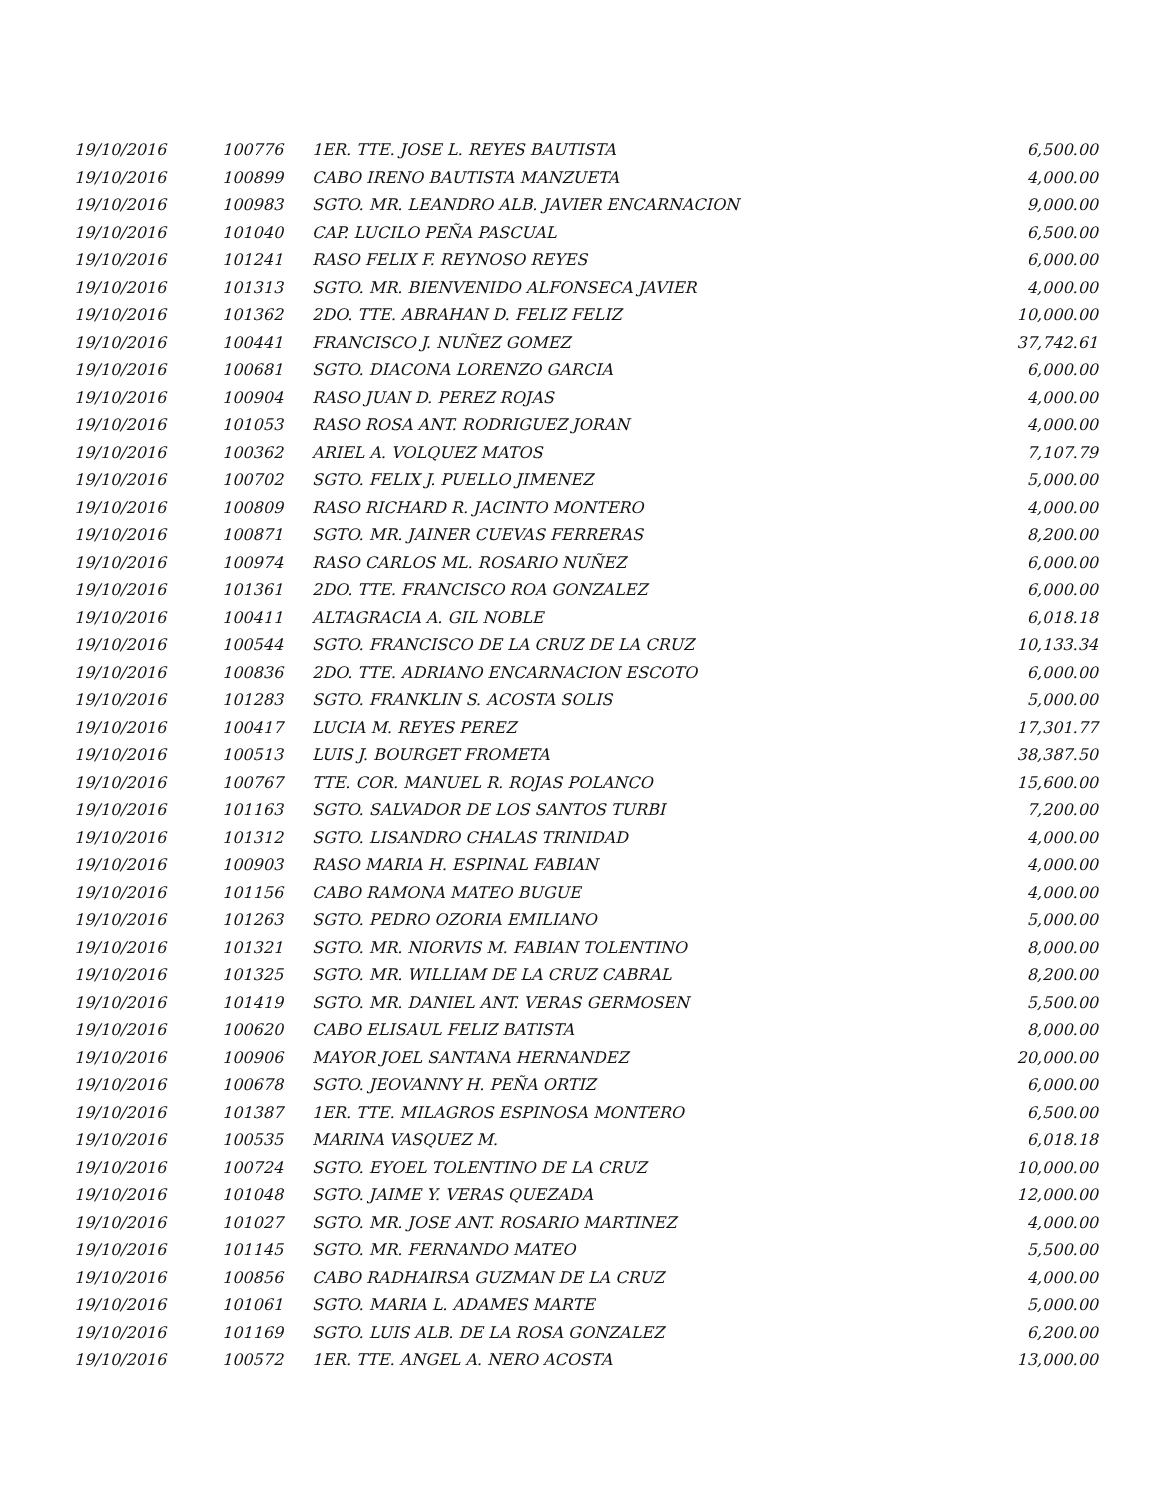| 19/10/2016 | 100776 | 1ER. TTE. JOSE L. REYES BAUTISTA | 6,500.00 |
| 19/10/2016 | 100899 | CABO IRENO BAUTISTA MANZUETA | 4,000.00 |
| 19/10/2016 | 100983 | SGTO. MR. LEANDRO ALB. JAVIER ENCARNACION | 9,000.00 |
| 19/10/2016 | 101040 | CAP. LUCILO PEÑA PASCUAL | 6,500.00 |
| 19/10/2016 | 101241 | RASO FELIX F. REYNOSO REYES | 6,000.00 |
| 19/10/2016 | 101313 | SGTO. MR. BIENVENIDO ALFONSECA JAVIER | 4,000.00 |
| 19/10/2016 | 101362 | 2DO. TTE. ABRAHAN D. FELIZ FELIZ | 10,000.00 |
| 19/10/2016 | 100441 | FRANCISCO J. NUÑEZ GOMEZ | 37,742.61 |
| 19/10/2016 | 100681 | SGTO. DIACONA LORENZO GARCIA | 6,000.00 |
| 19/10/2016 | 100904 | RASO JUAN D. PEREZ ROJAS | 4,000.00 |
| 19/10/2016 | 101053 | RASO ROSA ANT. RODRIGUEZ JORAN | 4,000.00 |
| 19/10/2016 | 100362 | ARIEL A. VOLQUEZ MATOS | 7,107.79 |
| 19/10/2016 | 100702 | SGTO. FELIX J. PUELLO JIMENEZ | 5,000.00 |
| 19/10/2016 | 100809 | RASO RICHARD R. JACINTO MONTERO | 4,000.00 |
| 19/10/2016 | 100871 | SGTO. MR. JAINER CUEVAS FERRERAS | 8,200.00 |
| 19/10/2016 | 100974 | RASO CARLOS ML. ROSARIO NUÑEZ | 6,000.00 |
| 19/10/2016 | 101361 | 2DO. TTE. FRANCISCO ROA GONZALEZ | 6,000.00 |
| 19/10/2016 | 100411 | ALTAGRACIA A. GIL NOBLE | 6,018.18 |
| 19/10/2016 | 100544 | SGTO. FRANCISCO DE LA CRUZ DE LA CRUZ | 10,133.34 |
| 19/10/2016 | 100836 | 2DO. TTE. ADRIANO ENCARNACION ESCOTO | 6,000.00 |
| 19/10/2016 | 101283 | SGTO. FRANKLIN S. ACOSTA SOLIS | 5,000.00 |
| 19/10/2016 | 100417 | LUCIA M. REYES PEREZ | 17,301.77 |
| 19/10/2016 | 100513 | LUIS J. BOURGET FROMETA | 38,387.50 |
| 19/10/2016 | 100767 | TTE. COR. MANUEL R. ROJAS POLANCO | 15,600.00 |
| 19/10/2016 | 101163 | SGTO. SALVADOR DE LOS SANTOS TURBI | 7,200.00 |
| 19/10/2016 | 101312 | SGTO. LISANDRO CHALAS TRINIDAD | 4,000.00 |
| 19/10/2016 | 100903 | RASO MARIA H. ESPINAL FABIAN | 4,000.00 |
| 19/10/2016 | 101156 | CABO RAMONA MATEO BUGUE | 4,000.00 |
| 19/10/2016 | 101263 | SGTO. PEDRO OZORIA EMILIANO | 5,000.00 |
| 19/10/2016 | 101321 | SGTO. MR. NIORVIS M. FABIAN TOLENTINO | 8,000.00 |
| 19/10/2016 | 101325 | SGTO. MR. WILLIAM DE LA CRUZ CABRAL | 8,200.00 |
| 19/10/2016 | 101419 | SGTO. MR. DANIEL ANT. VERAS GERMOSEN | 5,500.00 |
| 19/10/2016 | 100620 | CABO ELISAUL FELIZ BATISTA | 8,000.00 |
| 19/10/2016 | 100906 | MAYOR JOEL SANTANA HERNANDEZ | 20,000.00 |
| 19/10/2016 | 100678 | SGTO. JEOVANNY H. PEÑA ORTIZ | 6,000.00 |
| 19/10/2016 | 101387 | 1ER. TTE. MILAGROS ESPINOSA MONTERO | 6,500.00 |
| 19/10/2016 | 100535 | MARINA VASQUEZ M. | 6,018.18 |
| 19/10/2016 | 100724 | SGTO. EYOEL TOLENTINO DE LA CRUZ | 10,000.00 |
| 19/10/2016 | 101048 | SGTO. JAIME Y. VERAS QUEZADA | 12,000.00 |
| 19/10/2016 | 101027 | SGTO. MR. JOSE ANT. ROSARIO MARTINEZ | 4,000.00 |
| 19/10/2016 | 101145 | SGTO. MR. FERNANDO MATEO | 5,500.00 |
| 19/10/2016 | 100856 | CABO RADHAIRSA GUZMAN DE LA CRUZ | 4,000.00 |
| 19/10/2016 | 101061 | SGTO. MARIA L. ADAMES MARTE | 5,000.00 |
| 19/10/2016 | 101169 | SGTO. LUIS ALB. DE LA ROSA GONZALEZ | 6,200.00 |
| 19/10/2016 | 100572 | 1ER. TTE. ANGEL A. NERO ACOSTA | 13,000.00 |